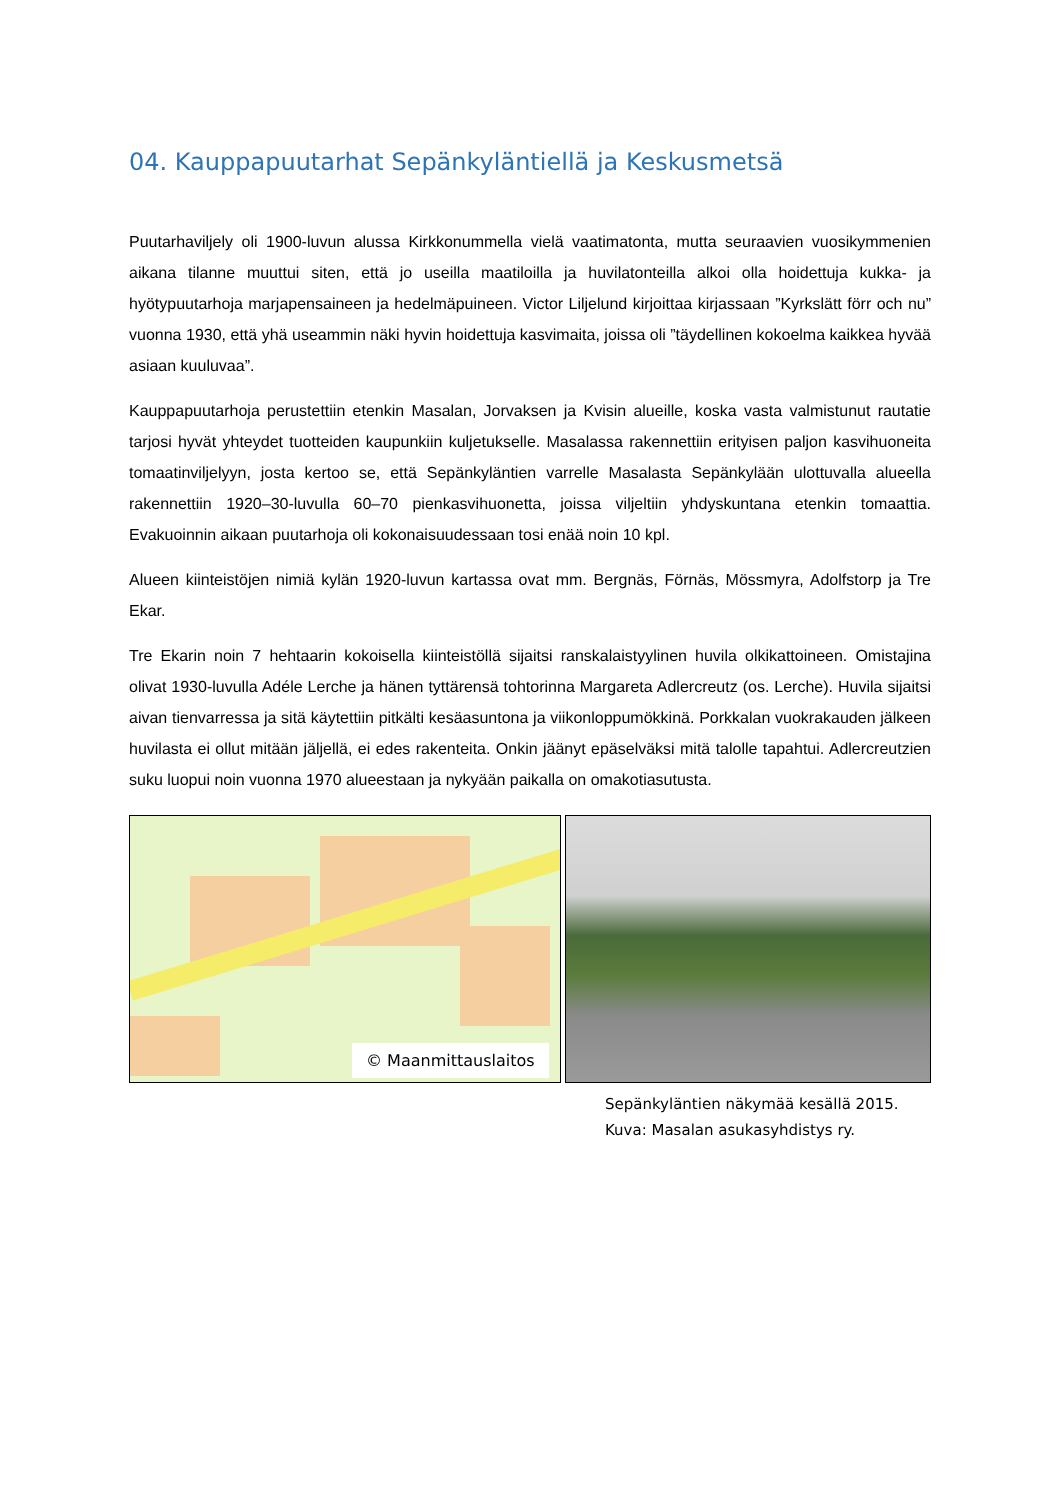04. Kauppapuutarhat Sepänkyläntiellä ja Keskusmetsä
Puutarhaviljely oli 1900-luvun alussa Kirkkonummella vielä vaatimatonta, mutta seuraavien vuosikymmenien aikana tilanne muuttui siten, että jo useilla maatiloilla ja huvilatonteilla alkoi olla hoidettuja kukka- ja hyötypuutarhoja marjapensaineen ja hedelmäpuineen. Victor Liljelund kirjoittaa kirjassaan ”Kyrkslätt förr och nu” vuonna 1930, että yhä useammin näki hyvin hoidettuja kasvimaita, joissa oli ”täydellinen kokoelma kaikkea hyvää asiaan kuuluvaa”.
Kauppapuutarhoja perustettiin etenkin Masalan, Jorvaksen ja Kvisin alueille, koska vasta valmistunut rautatie tarjosi hyvät yhteydet tuotteiden kaupunkiin kuljetukselle. Masalassa rakennettiin erityisen paljon kasvihuoneita tomaatinviljelyyn, josta kertoo se, että Sepänkyläntien varrelle Masalasta Sepänkylään ulottuvalla alueella rakennettiin 1920–30-luvulla 60–70 pienkasvihuonetta, joissa viljeltiin yhdyskuntana etenkin tomaattia. Evakuoinnin aikaan puutarhoja oli kokonaisuudessaan tosi enää noin 10 kpl.
Alueen kiinteistöjen nimiä kylän 1920-luvun kartassa ovat mm. Bergnäs, Förnäs, Mössmyra, Adolfstorp ja Tre Ekar.
Tre Ekarin noin 7 hehtaarin kokoisella kiinteistöllä sijaitsi ranskalaistyylinen huvila olkikattoineen. Omistajina olivat 1930-luvulla Adéle Lerche ja hänen tyttärensä tohtorinna Margareta Adlercreutz (os. Lerche). Huvila sijaitsi aivan tienvarressa ja sitä käytettiin pitkälti kesäasuntona ja viikonloppumökkinä. Porkkalan vuokrakauden jälkeen huvilasta ei ollut mitään jäljellä, ei edes rakenteita. Onkin jäänyt epäselväksi mitä talolle tapahtui. Adlercreutzien suku luopui noin vuonna 1970 alueestaan ja nykyään paikalla on omakotiasutusta.
© Maanmittauslaitos
Sepänkyläntien näkymää kesällä 2015. Kuva: Masalan asukasyhdistys ry.